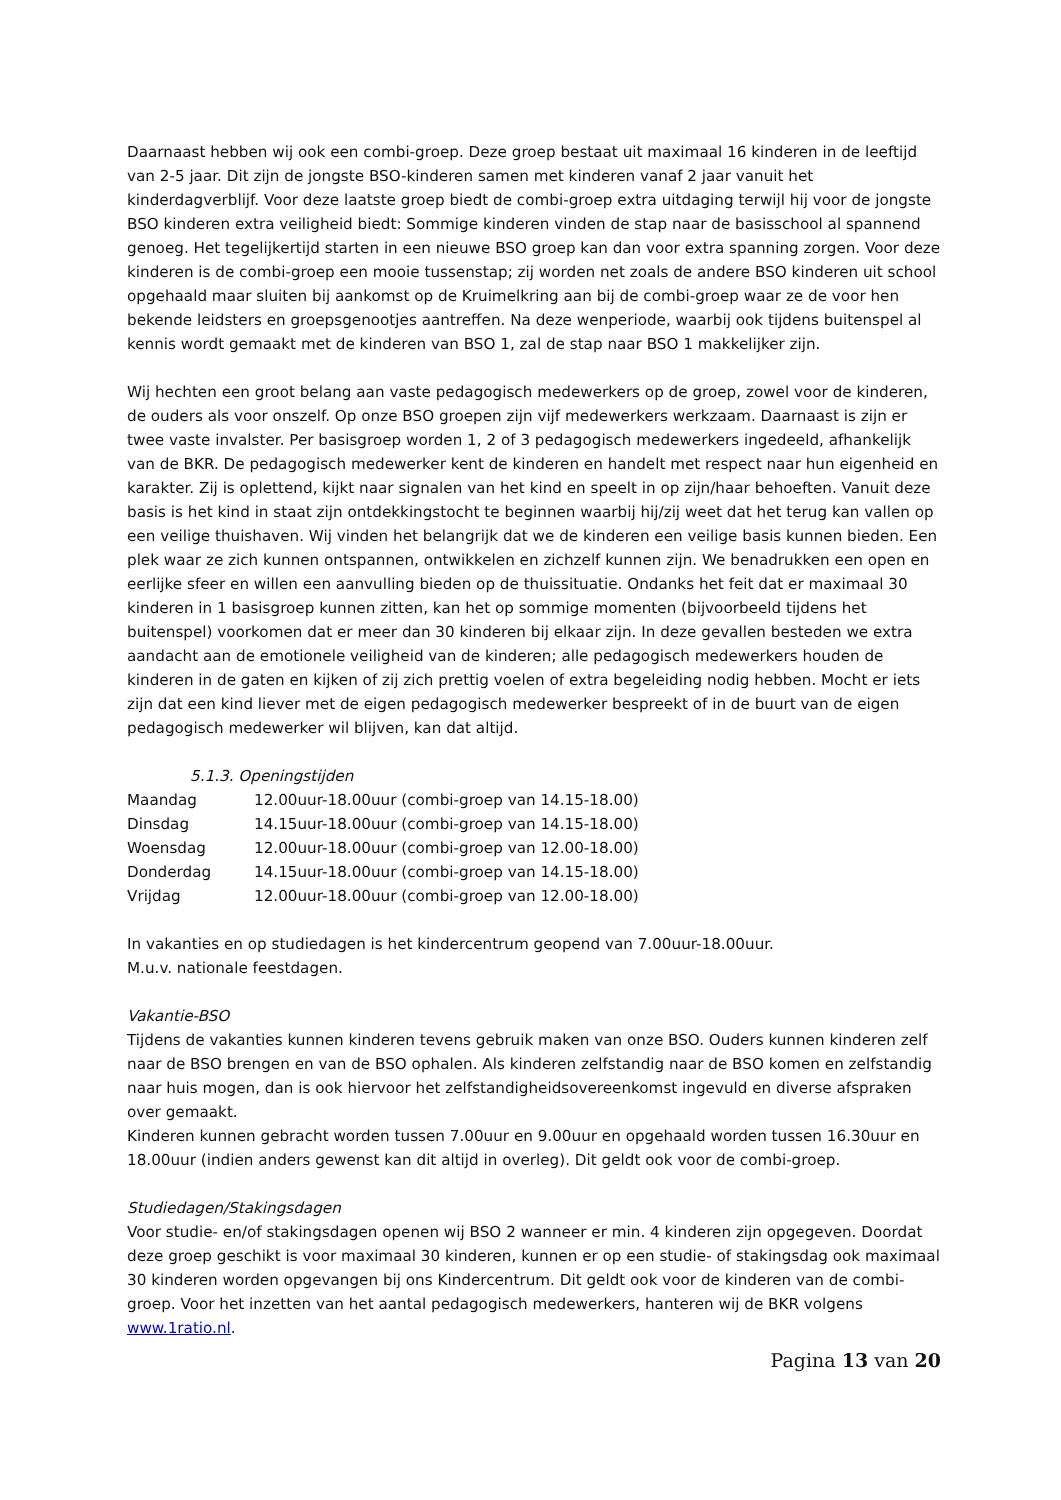Daarnaast hebben wij ook een combi-groep. Deze groep bestaat uit maximaal 16 kinderen in de leeftijd van 2-5 jaar. Dit zijn de jongste BSO-kinderen samen met kinderen vanaf 2 jaar vanuit het kinderdagverblijf. Voor deze laatste groep biedt de combi-groep extra uitdaging terwijl hij voor de jongste BSO kinderen extra veiligheid biedt: Sommige kinderen vinden de stap naar de basisschool al spannend genoeg. Het tegelijkertijd starten in een nieuwe BSO groep kan dan voor extra spanning zorgen. Voor deze kinderen is de combi-groep een mooie tussenstap; zij worden net zoals de andere BSO kinderen uit school opgehaald maar sluiten bij aankomst op de Kruimelkring aan bij de combi-groep waar ze de voor hen bekende leidsters en groepsgenootjes aantreffen. Na deze wenperiode, waarbij ook tijdens buitenspel al kennis wordt gemaakt met de kinderen van BSO 1, zal de stap naar BSO 1 makkelijker zijn.
Wij hechten een groot belang aan vaste pedagogisch medewerkers op de groep, zowel voor de kinderen, de ouders als voor onszelf. Op onze BSO groepen zijn vijf medewerkers werkzaam. Daarnaast is zijn er twee vaste invalster. Per basisgroep worden 1, 2 of 3 pedagogisch medewerkers ingedeeld, afhankelijk van de BKR. De pedagogisch medewerker kent de kinderen en handelt met respect naar hun eigenheid en karakter. Zij is oplettend, kijkt naar signalen van het kind en speelt in op zijn/haar behoeften. Vanuit deze basis is het kind in staat zijn ontdekkingstocht te beginnen waarbij hij/zij weet dat het terug kan vallen op een veilige thuishaven. Wij vinden het belangrijk dat we de kinderen een veilige basis kunnen bieden. Een plek waar ze zich kunnen ontspannen, ontwikkelen en zichzelf kunnen zijn. We benadrukken een open en eerlijke sfeer en willen een aanvulling bieden op de thuissituatie. Ondanks het feit dat er maximaal 30 kinderen in 1 basisgroep kunnen zitten, kan het op sommige momenten (bijvoorbeeld tijdens het buitenspel) voorkomen dat er meer dan 30 kinderen bij elkaar zijn. In deze gevallen besteden we extra aandacht aan de emotionele veiligheid van de kinderen; alle pedagogisch medewerkers houden de kinderen in de gaten en kijken of zij zich prettig voelen of extra begeleiding nodig hebben. Mocht er iets zijn dat een kind liever met de eigen pedagogisch medewerker bespreekt of in de buurt van de eigen pedagogisch medewerker wil blijven, kan dat altijd.
5.1.3. Openingstijden
| Maandag | 12.00uur-18.00uur (combi-groep van 14.15-18.00) |
| Dinsdag | 14.15uur-18.00uur (combi-groep van 14.15-18.00) |
| Woensdag | 12.00uur-18.00uur (combi-groep van 12.00-18.00) |
| Donderdag | 14.15uur-18.00uur (combi-groep van 14.15-18.00) |
| Vrijdag | 12.00uur-18.00uur (combi-groep van 12.00-18.00) |
In vakanties en op studiedagen is het kindercentrum geopend van 7.00uur-18.00uur.
M.u.v. nationale feestdagen.
Vakantie-BSO
Tijdens de vakanties kunnen kinderen tevens gebruik maken van onze BSO. Ouders kunnen kinderen zelf naar de BSO brengen en van de BSO ophalen. Als kinderen zelfstandig naar de BSO komen en zelfstandig naar huis mogen, dan is ook hiervoor het zelfstandigheidsovereenkomst ingevuld en diverse afspraken over gemaakt.
Kinderen kunnen gebracht worden tussen 7.00uur en 9.00uur en opgehaald worden tussen 16.30uur en 18.00uur (indien anders gewenst kan dit altijd in overleg). Dit geldt ook voor de combi-groep.
Studiedagen/Stakingsdagen
Voor studie- en/of stakingsdagen openen wij BSO 2 wanneer er min. 4 kinderen zijn opgegeven. Doordat deze groep geschikt is voor maximaal 30 kinderen, kunnen er op een studie- of stakingsdag ook maximaal 30 kinderen worden opgevangen bij ons Kindercentrum. Dit geldt ook voor de kinderen van de combi-groep. Voor het inzetten van het aantal pedagogisch medewerkers, hanteren wij de BKR volgens www.1ratio.nl.
Pagina 13 van 20